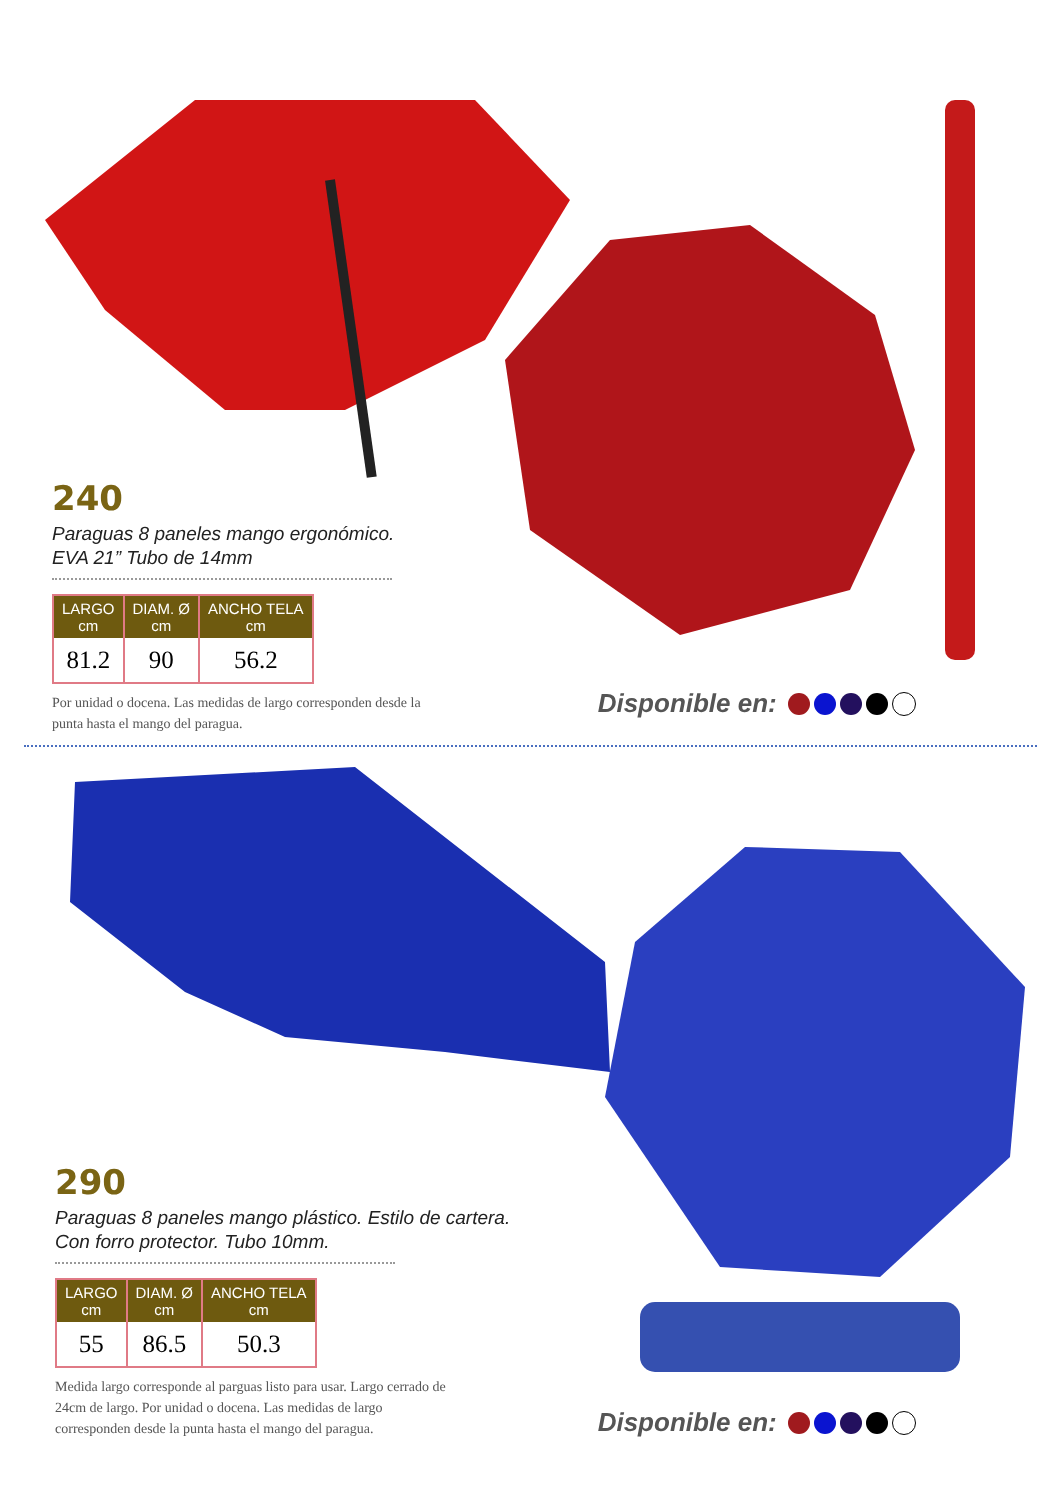240
Paraguas 8 paneles mango ergonómico.
EVA 21” Tubo de 14mm
| LARGO cm | DIAM. Ø cm | ANCHO TELA cm |
| --- | --- | --- |
| 81.2 | 90 | 56.2 |
Por unidad o docena. Las medidas de largo corresponden desde la punta hasta el mango del paragua.
Disponible en:
290
Paraguas 8 paneles mango plástico. Estilo de cartera.
Con forro protector. Tubo 10mm.
| LARGO cm | DIAM. Ø cm | ANCHO TELA cm |
| --- | --- | --- |
| 55 | 86.5 | 50.3 |
Medida largo corresponde al parguas listo para usar. Largo cerrado de 24cm de largo. Por unidad o docena. Las medidas de largo corresponden desde la punta hasta el mango del paragua.
Disponible en: